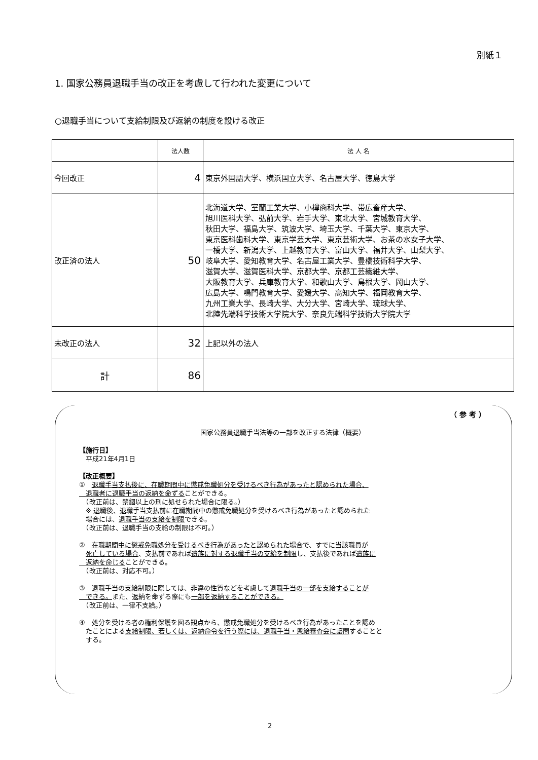別紙１
1. 国家公務員退職手当の改正を考慮して行われた変更について
○退職手当について支給制限及び返納の制度を設ける改正
| | 法人数 | 法 人 名 |
| --- | --- | --- |
| 今回改正 | 4 | 東京外国語大学、横浜国立大学、名古屋大学、徳島大学 |
| 改正済の法人 | 50 | 北海道大学、室蘭工業大学、小樽商科大学、帯広畜産大学、 旭川医科大学、弘前大学、岩手大学、東北大学、宮城教育大学、 秋田大学、福島大学、筑波大学、埼玉大学、千葉大学、東京大学、 東京医科歯科大学、東京学芸大学、東京芸術大学、お茶の水女子大学、 一橋大学、新潟大学、上越教育大学、富山大学、福井大学、山梨大学、 岐阜大学、愛知教育大学、名古屋工業大学、豊橋技術科学大学、 滋賀大学、滋賀医科大学、京都大学、京都工芸繊維大学、 大阪教育大学、兵庫教育大学、和歌山大学、島根大学、岡山大学、 広島大学、鳴門教育大学、愛媛大学、高知大学、福岡教育大学、 九州工業大学、長崎大学、大分大学、宮崎大学、琉球大学、 北陸先端科学技術大学院大学、奈良先端科学技術大学院大学 |
| 未改正の法人 | 32 | 上記以外の法人 |
| 計 | 86 | |
（ 参 考 ）
国家公務員退職手当法等の一部を改正する法律（概要）
【施行日】
　平成21年4月1日
【改正概要】
①　退職手当支払後に、在職期間中に懲戒免職処分を受けるべき行為があったと認められた場合、
　退職者に退職手当の返納を命ずることができる。
　（改正前は、禁錮以上の刑に処せられた場合に限る。）
　※ 退職後、退職手当支払前に在職期間中の懲戒免職処分を受けるべき行為があったと認められた
　場合には、退職手当の支給を制限できる。
　（改正前は、退職手当の支給の制限は不可。）
②　在職期間中に懲戒免職処分を受けるべき行為があったと認められた場合で、すでに当該職員が
　死亡している場合、支払前であれば遺族に対する退職手当の支給を制限し、支払後であれば遺族に
　返納を命じることができる。
　（改正前は、対応不可。）
③　退職手当の支給制限に際しては、非違の性質などを考慮して退職手当の一部を支給することが
　できる。また、返納を命ずる際にも一部を返納することができる。
　（改正前は、一律不支給。）
④　処分を受ける者の権利保護を図る観点から、懲戒免職処分を受けるべき行為があったことを認め
　たことによる支給制限、若しくは、返納命令を行う際には、退職手当・恩給審査会に諮問することと
　する。
2